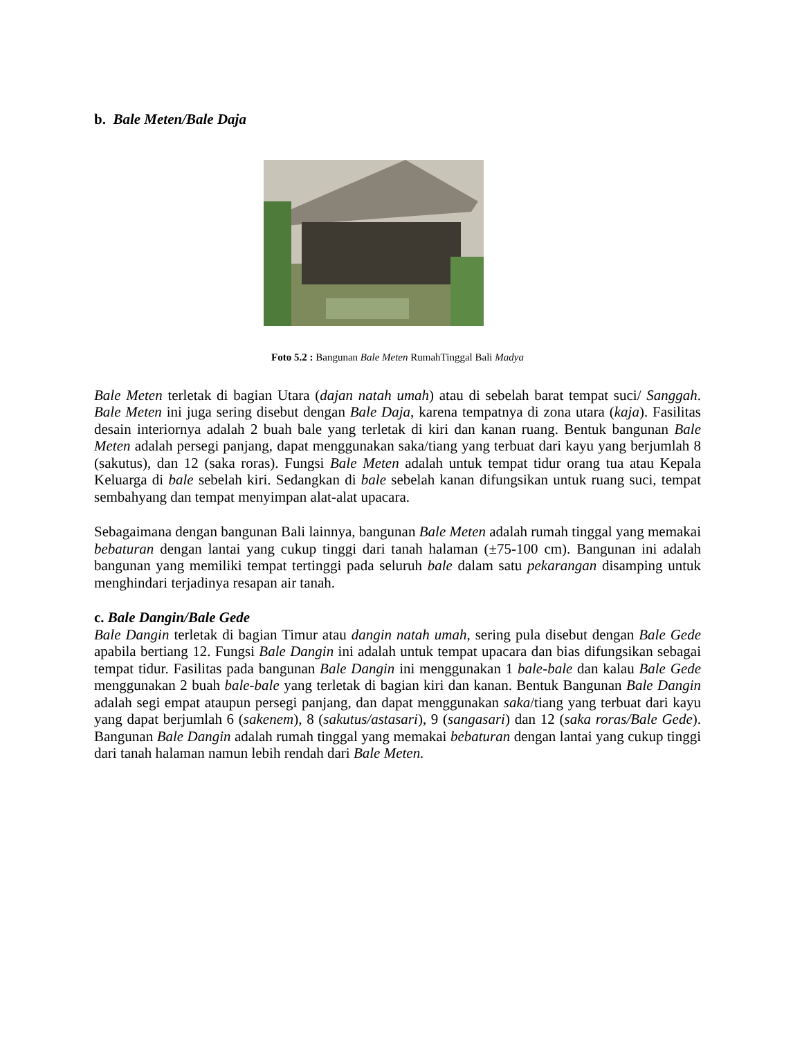b. Bale Meten/Bale Daja
Foto 5.2 : Bangunan Bale Meten RumahTinggal Bali Madya
Bale Meten terletak di bagian Utara (dajan natah umah) atau di sebelah barat tempat suci/ Sanggah. Bale Meten ini juga sering disebut dengan Bale Daja, karena tempatnya di zona utara (kaja). Fasilitas desain interiornya adalah 2 buah bale yang terletak di kiri dan kanan ruang. Bentuk bangunan Bale Meten adalah persegi panjang, dapat menggunakan saka/tiang yang terbuat dari kayu yang berjumlah 8 (sakutus), dan 12 (saka roras). Fungsi Bale Meten adalah untuk tempat tidur orang tua atau Kepala Keluarga di bale sebelah kiri. Sedangkan di bale sebelah kanan difungsikan untuk ruang suci, tempat sembahyang dan tempat menyimpan alat-alat upacara.
Sebagaimana dengan bangunan Bali lainnya, bangunan Bale Meten adalah rumah tinggal yang memakai bebaturan dengan lantai yang cukup tinggi dari tanah halaman (±75-100 cm). Bangunan ini adalah bangunan yang memiliki tempat tertinggi pada seluruh bale dalam satu pekarangan disamping untuk menghindari terjadinya resapan air tanah.
c. Bale Dangin/Bale Gede
Bale Dangin terletak di bagian Timur atau dangin natah umah, sering pula disebut dengan Bale Gede apabila bertiang 12. Fungsi Bale Dangin ini adalah untuk tempat upacara dan bias difungsikan sebagai tempat tidur. Fasilitas pada bangunan Bale Dangin ini menggunakan 1 bale-bale dan kalau Bale Gede menggunakan 2 buah bale-bale yang terletak di bagian kiri dan kanan. Bentuk Bangunan Bale Dangin adalah segi empat ataupun persegi panjang, dan dapat menggunakan saka/tiang yang terbuat dari kayu yang dapat berjumlah 6 (sakenem), 8 (sakutus/astasari), 9 (sangasari) dan 12 (saka roras/Bale Gede). Bangunan Bale Dangin adalah rumah tinggal yang memakai bebaturan dengan lantai yang cukup tinggi dari tanah halaman namun lebih rendah dari Bale Meten.